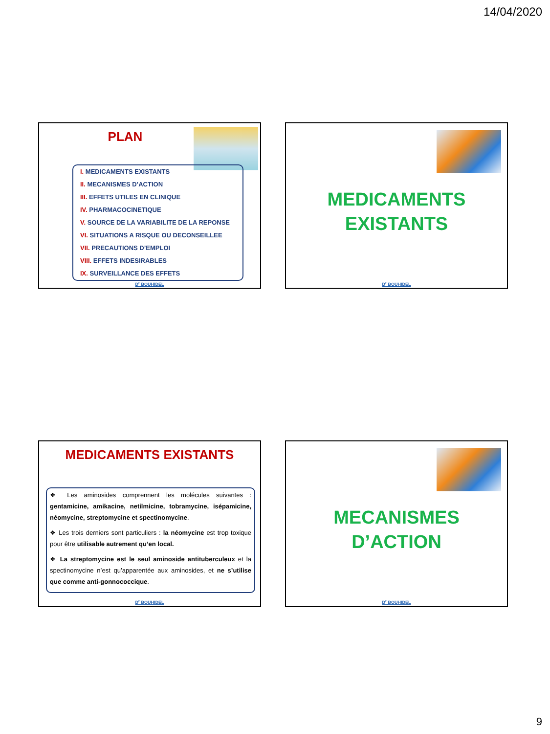14/04/2020
PLAN
I. MEDICAMENTS EXISTANTS
II. MECANISMES D’ACTION
III. EFFETS UTILES EN CLINIQUE
IV. PHARMACOCINETIQUE
V. SOURCE DE LA VARIABILITE DE LA REPONSE
VI. SITUATIONS A RISQUE OU DECONSEILLEE
VII. PRECAUTIONS D’EMPLOI
VIII. EFFETS INDESIRABLES
IX. SURVEILLANCE DES EFFETS
D<sup>r</sup> BOUHIDEL
MEDICAMENTS
EXISTANTS
D<sup>r</sup> BOUHIDEL
MEDICAMENTS EXISTANTS
❖ Les aminosides comprennent les molécules suivantes : gentamicine, amikacine, netilmicine, tobramycine, isépamicine, néomycine, streptomycine et spectinomycine.
❖ Les trois derniers sont particuliers : la néomycine est trop toxique pour être utilisable autrement qu’en local.
❖ La streptomycine est le seul aminoside antituberculeux et la spectinomycine n’est qu’apparentée aux aminosides, et ne s’utilise que comme anti-gonnococcique.
D<sup>r</sup> BOUHIDEL
MECANISMES
D’ACTION
D<sup>r</sup> BOUHIDEL
9